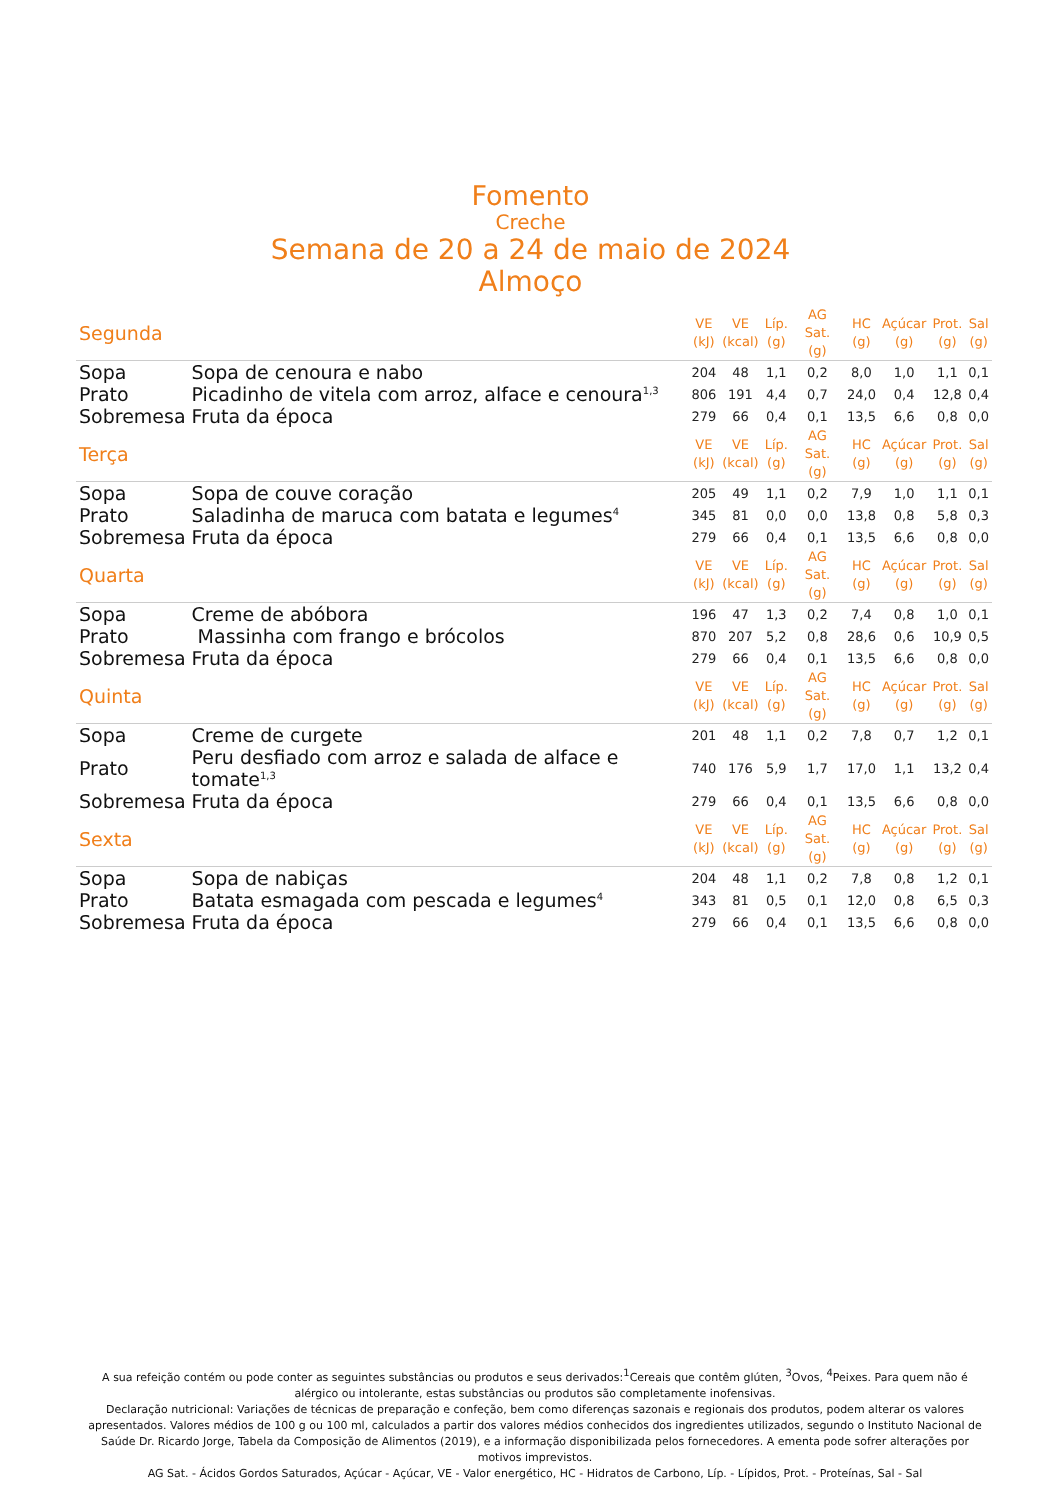Fomento
Creche
Semana de 20 a 24 de maio de 2024
Almoço
| Segunda | | VE (kJ) | VE (kcal) | Líp. (g) | AG Sat. (g) | HC (g) | Açúcar (g) | Prot. (g) | Sal (g) |
| --- | --- | --- | --- | --- | --- | --- | --- | --- | --- |
| Sopa | Sopa de cenoura e nabo | 204 | 48 | 1,1 | 0,2 | 8,0 | 1,0 | 1,1 | 0,1 |
| Prato | Picadinho de vitela com arroz, alface e cenoura<sup>1,3</sup> | 806 | 191 | 4,4 | 0,7 | 24,0 | 0,4 | 12,8 | 0,4 |
| Sobremesa | Fruta da época | 279 | 66 | 0,4 | 0,1 | 13,5 | 6,6 | 0,8 | 0,0 |
| Terça | | VE (kJ) | VE (kcal) | Líp. (g) | AG Sat. (g) | HC (g) | Açúcar (g) | Prot. (g) | Sal (g) |
| Sopa | Sopa de couve coração | 205 | 49 | 1,1 | 0,2 | 7,9 | 1,0 | 1,1 | 0,1 |
| Prato | Saladinha de maruca com batata e legumes<sup>4</sup> | 345 | 81 | 0,0 | 0,0 | 13,8 | 0,8 | 5,8 | 0,3 |
| Sobremesa | Fruta da época | 279 | 66 | 0,4 | 0,1 | 13,5 | 6,6 | 0,8 | 0,0 |
| Quarta | | VE (kJ) | VE (kcal) | Líp. (g) | AG Sat. (g) | HC (g) | Açúcar (g) | Prot. (g) | Sal (g) |
| Sopa | Creme de abóbora | 196 | 47 | 1,3 | 0,2 | 7,4 | 0,8 | 1,0 | 0,1 |
| Prato | Massinha com frango e brócolos | 870 | 207 | 5,2 | 0,8 | 28,6 | 0,6 | 10,9 | 0,5 |
| Sobremesa | Fruta da época | 279 | 66 | 0,4 | 0,1 | 13,5 | 6,6 | 0,8 | 0,0 |
| Quinta | | VE (kJ) | VE (kcal) | Líp. (g) | AG Sat. (g) | HC (g) | Açúcar (g) | Prot. (g) | Sal (g) |
| Sopa | Creme de curgete | 201 | 48 | 1,1 | 0,2 | 7,8 | 0,7 | 1,2 | 0,1 |
| Prato | Peru desfiado com arroz e salada de alface e tomate<sup>1,3</sup> | 740 | 176 | 5,9 | 1,7 | 17,0 | 1,1 | 13,2 | 0,4 |
| Sobremesa | Fruta da época | 279 | 66 | 0,4 | 0,1 | 13,5 | 6,6 | 0,8 | 0,0 |
| Sexta | | VE (kJ) | VE (kcal) | Líp. (g) | AG Sat. (g) | HC (g) | Açúcar (g) | Prot. (g) | Sal (g) |
| Sopa | Sopa de nabiças | 204 | 48 | 1,1 | 0,2 | 7,8 | 0,8 | 1,2 | 0,1 |
| Prato | Batata esmagada com pescada e legumes<sup>4</sup> | 343 | 81 | 0,5 | 0,1 | 12,0 | 0,8 | 6,5 | 0,3 |
| Sobremesa | Fruta da época | 279 | 66 | 0,4 | 0,1 | 13,5 | 6,6 | 0,8 | 0,0 |
A sua refeição contém ou pode conter as seguintes substâncias ou produtos e seus derivados:<sup>1</sup>Cereais que contêm glúten, <sup>3</sup>Ovos, <sup>4</sup>Peixes. Para quem não é alérgico ou intolerante, estas substâncias ou produtos são completamente inofensivas.
Declaração nutricional: Variações de técnicas de preparação e confeção, bem como diferenças sazonais e regionais dos produtos, podem alterar os valores apresentados. Valores médios de 100 g ou 100 ml, calculados a partir dos valores médios conhecidos dos ingredientes utilizados, segundo o Instituto Nacional de Saúde Dr. Ricardo Jorge, Tabela da Composição de Alimentos (2019), e a informação disponibilizada pelos fornecedores. A ementa pode sofrer alterações por motivos imprevistos.
AG Sat. - Ácidos Gordos Saturados, Açúcar - Açúcar, VE - Valor energético, HC - Hidratos de Carbono, Líp. - Lípidos, Prot. - Proteínas, Sal - Sal